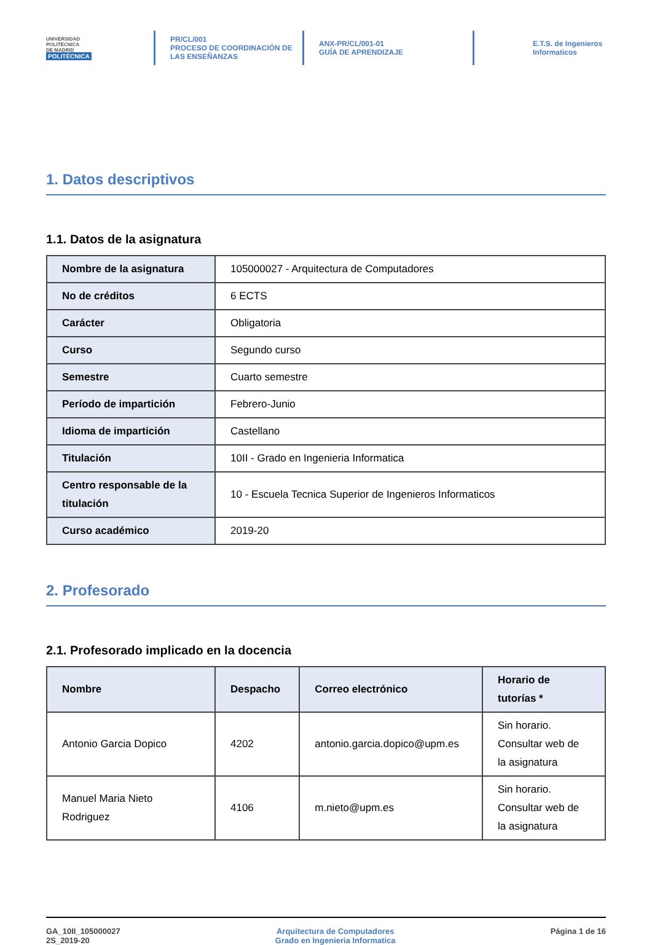UNIVERSIDAD
POLITÉCNICA
DE MADRID
POLITÉCNICA
PR/CL/001
PROCESO DE COORDINACIÓN DE
LAS ENSEÑANZAS
ANX-PR/CL/001-01
GUÍA DE APRENDIZAJE
E.T.S. de Ingenieros
Informaticos
1. Datos descriptivos
1.1. Datos de la asignatura
| Nombre de la asignatura | 105000027 - Arquitectura de Computadores |
| No de créditos | 6 ECTS |
| Carácter | Obligatoria |
| Curso | Segundo curso |
| Semestre | Cuarto semestre |
| Período de impartición | Febrero-Junio |
| Idioma de impartición | Castellano |
| Titulación | 10II - Grado en Ingenieria Informatica |
| Centro responsable de la titulación | 10 - Escuela Tecnica Superior de Ingenieros Informaticos |
| Curso académico | 2019-20 |
2. Profesorado
2.1. Profesorado implicado en la docencia
| Nombre | Despacho | Correo electrónico | Horario de tutorías * |
| --- | --- | --- | --- |
| Antonio Garcia Dopico | 4202 | antonio.garcia.dopico@upm.es | Sin horario. Consultar web de la asignatura |
| Manuel Maria Nieto Rodriguez | 4106 | m.nieto@upm.es | Sin horario. Consultar web de la asignatura |
GA_10II_105000027
2S_2019-20
Arquitectura de Computadores
Grado en Ingenieria Informatica
Página 1 de 16